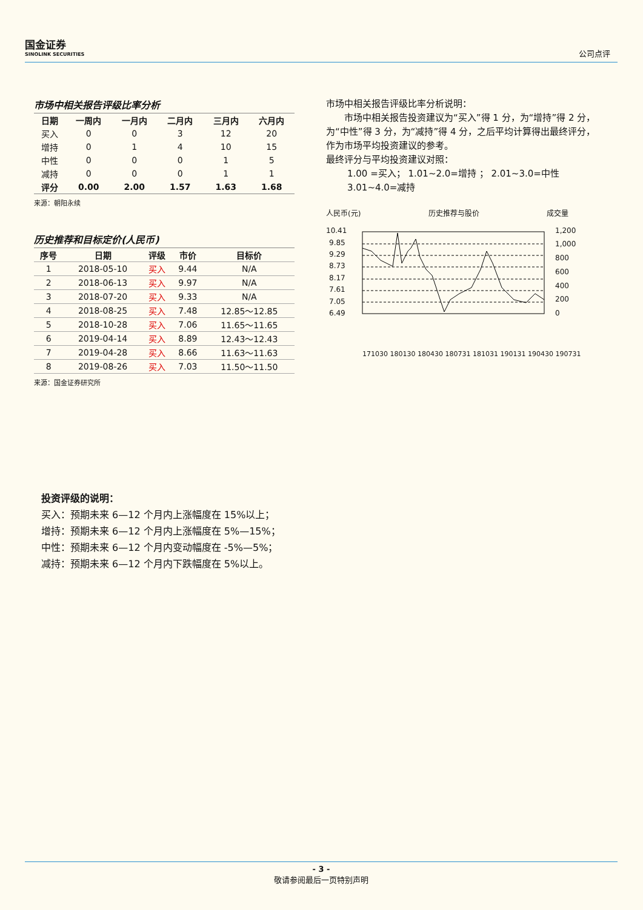国金证券
SINOLINK SECURITIES
公司点评
市场中相关报告评级比率分析
| 日期 | 一周内 | 一月内 | 二月内 | 三月内 | 六月内 |
| --- | --- | --- | --- | --- | --- |
| 买入 | 0 | 0 | 3 | 12 | 20 |
| 增持 | 0 | 1 | 4 | 10 | 15 |
| 中性 | 0 | 0 | 0 | 1 | 5 |
| 减持 | 0 | 0 | 0 | 1 | 1 |
| 评分 | 0.00 | 2.00 | 1.57 | 1.63 | 1.68 |
来源：朝阳永续
历史推荐和目标定价(人民币)
| 序号 | 日期 | 评级 | 市价 | 目标价 |
| --- | --- | --- | --- | --- |
| 1 | 2018-05-10 | 买入 | 9.44 | N/A |
| 2 | 2018-06-13 | 买入 | 9.97 | N/A |
| 3 | 2018-07-20 | 买入 | 9.33 | N/A |
| 4 | 2018-08-25 | 买入 | 7.48 | 12.85～12.85 |
| 5 | 2018-10-28 | 买入 | 7.06 | 11.65～11.65 |
| 6 | 2019-04-14 | 买入 | 8.89 | 12.43～12.43 |
| 7 | 2019-04-28 | 买入 | 8.66 | 11.63～11.63 |
| 8 | 2019-08-26 | 买入 | 7.03 | 11.50～11.50 |
来源：国金证券研究所
市场中相关报告评级比率分析说明：
市场中相关报告投资建议为“买入”得 1 分，为“增持”得 2 分，为“中性”得 3 分，为“减持”得 4 分，之后平均计算得出最终评分，作为市场平均投资建议的参考。
最终评分与平均投资建议对照：
1.00 =买入； 1.01~2.0=增持 ； 2.01~3.0=中性
3.01~4.0=减持
人民币(元) 历史推荐与股价 成交量
10.41
9.85
9.29
8.73
8.17
7.61
7.05
6.49
1,200
1,000
800
600
400
200
0
171030 180130 180430 180731 181031 190131 190430 190731
投资评级的说明：
买入：预期未来 6—12 个月内上涨幅度在 15%以上；
增持：预期未来 6—12 个月内上涨幅度在 5%—15%；
中性：预期未来 6—12 个月内变动幅度在 -5%—5%；
减持：预期未来 6—12 个月内下跌幅度在 5%以上。
- 3 -
敬请参阅最后一页特别声明